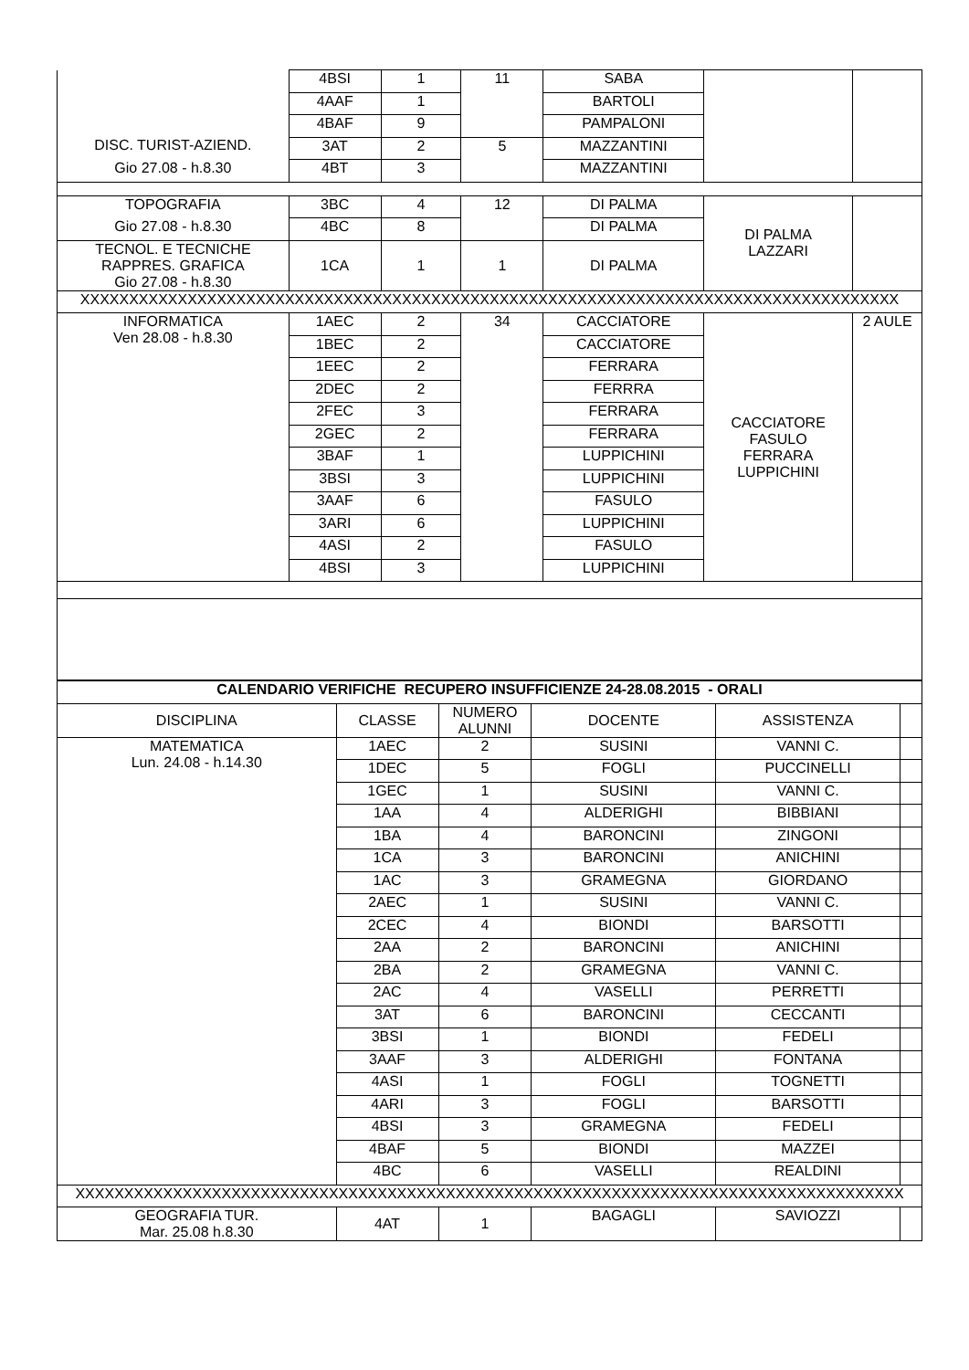| | 4BSI | 1 | 11 | SABA | | |
| | 4AAF | 1 | | BARTOLI | | |
| | 4BAF | 9 | | PAMPALONI | | |
| DISC. TURIST-AZIEND. | 3AT | 2 | 5 | MAZZANTINI | | |
| Gio 27.08 - h.8.30 | 4BT | 3 | | MAZZANTINI | | |
| TOPOGRAFIA | 3BC | 4 | 12 | DI PALMA | DI PALMA LAZZARI | |
| Gio 27.08 - h.8.30 | 4BC | 8 | | DI PALMA | | |
| TECNOL. E TECNICHE RAPPRES. GRAFICA Gio 27.08 - h.8.30 | 1CA | 1 | 1 | DI PALMA | | |
| XXXXXXXXXXXXXXXXXXXXXXXXXXXXXXXXXXXXXXXXXXXXXXXXXXXXXXXXXXXXXXXXXXXXXXXXXXXXXXXXXXXX | | | | | | |
| INFORMATICA Ven 28.08 - h.8.30 | 1AEC | 2 | 34 | CACCIATORE | CACCIATORE FASULO FERRARA LUPPICHINI | 2 AULE |
| | 1BEC | 2 | | CACCIATORE | | |
| | 1EEC | 2 | | FERRARA | | |
| | 2DEC | 2 | | FERRRA | | |
| | 2FEC | 3 | | FERRARA | | |
| | 2GEC | 2 | | FERRARA | | |
| | 3BAF | 1 | | LUPPICHINI | | |
| | 3BSI | 3 | | LUPPICHINI | | |
| | 3AAF | 6 | | FASULO | | |
| | 3ARI | 6 | | LUPPICHINI | | |
| | 4ASI | 2 | | FASULO | | |
| | 4BSI | 3 | | LUPPICHINI | | |
| CALENDARIO VERIFICHE RECUPERO INSUFFICIENZE 24-28.08.2015 - ORALI | | | | | |
| DISCIPLINA | CLASSE | NUMERO ALUNNI | DOCENTE | ASSISTENZA | |
| MATEMATICA Lun. 24.08 - h.14.30 | 1AEC | 2 | SUSINI | VANNI C. | |
| | 1DEC | 5 | FOGLI | PUCCINELLI | |
| | 1GEC | 1 | SUSINI | VANNI C. | |
| | 1AA | 4 | ALDERIGHI | BIBBIANI | |
| | 1BA | 4 | BARONCINI | ZINGONI | |
| | 1CA | 3 | BARONCINI | ANICHINI | |
| | 1AC | 3 | GRAMEGNA | GIORDANO | |
| | 2AEC | 1 | SUSINI | VANNI C. | |
| | 2CEC | 4 | BIONDI | BARSOTTI | |
| | 2AA | 2 | BARONCINI | ANICHINI | |
| | 2BA | 2 | GRAMEGNA | VANNI C. | |
| | 2AC | 4 | VASELLI | PERRETTI | |
| | 3AT | 6 | BARONCINI | CECCANTI | |
| | 3BSI | 1 | BIONDI | FEDELI | |
| | 3AAF | 3 | ALDERIGHI | FONTANA | |
| | 4ASI | 1 | FOGLI | TOGNETTI | |
| | 4ARI | 3 | FOGLI | BARSOTTI | |
| | 4BSI | 3 | GRAMEGNA | FEDELI | |
| | 4BAF | 5 | BIONDI | MAZZEI | |
| | 4BC | 6 | VASELLI | REALDINI | |
| XXXXXXXXXXXXXXXXXXXXXXXXXXXXXXXXXXXXXXXXXXXXXXXXXXXXXXXXXXXXXXXXXXXXXXXXXXXXXXXXXXXXX | | | | | |
| GEOGRAFIA TUR. Mar. 25.08 h.8.30 | 4AT | 1 | BAGAGLI | SAVIOZZI | |